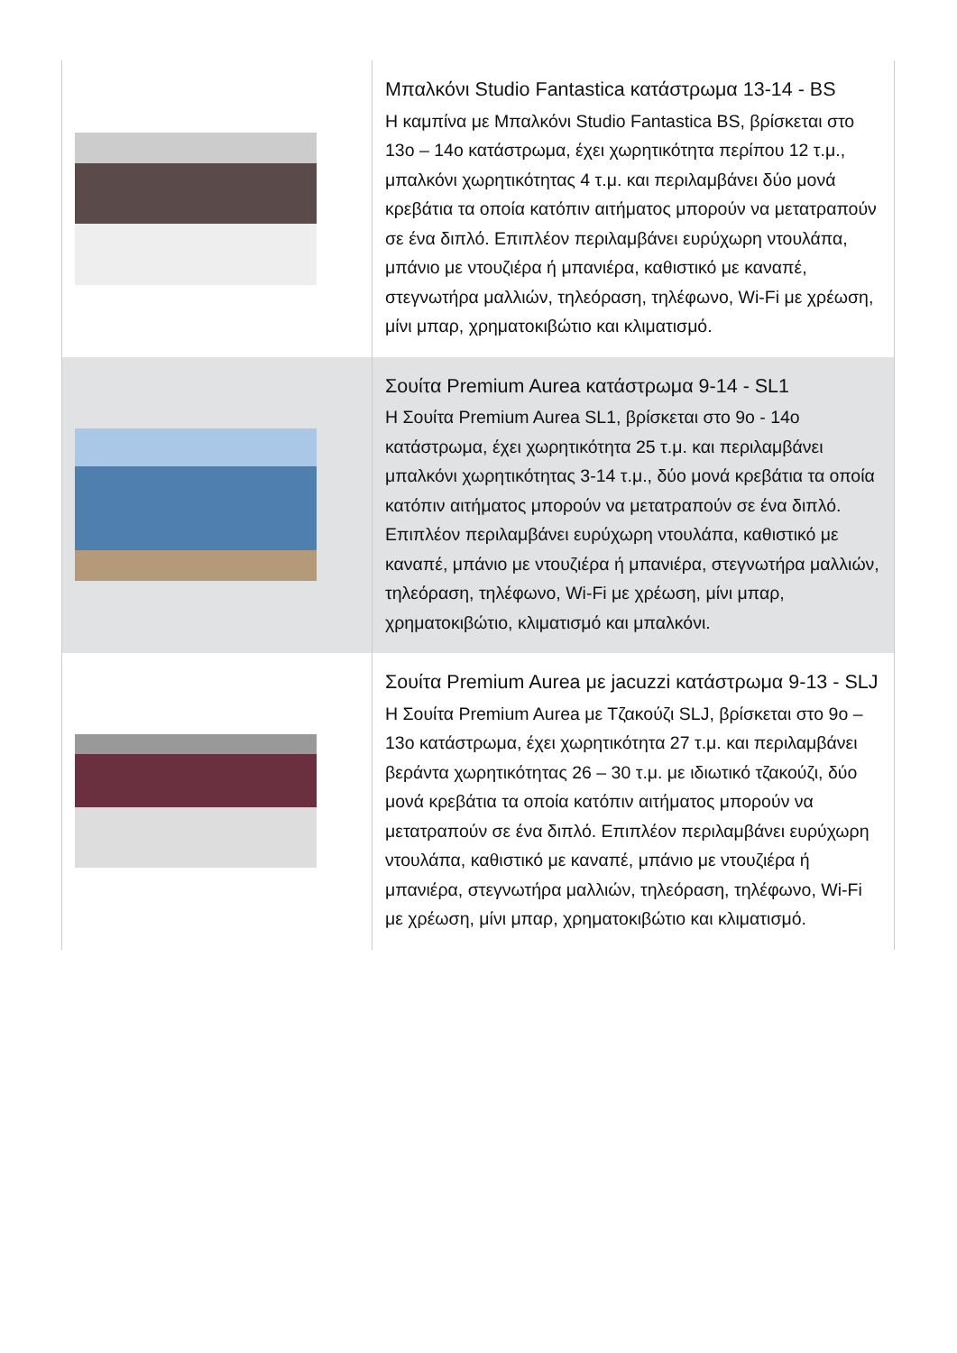| | Μπαλκόνι Studio Fantastica κατάστρωμα 13-14 - BS Η καμπίνα με Μπαλκόνι Studio Fantastica BS, βρίσκεται στο 13ο – 14ο κατάστρωμα, έχει χωρητικότητα περίπου 12 τ.μ., μπαλκόνι χωρητικότητας 4 τ.μ. και περιλαμβάνει δύο μονά κρεβάτια τα οποία κατόπιν αιτήματος μπορούν να μετατραπούν σε ένα διπλό. Επιπλέον περιλαμβάνει ευρύχωρη ντουλάπα, μπάνιο με ντουζιέρα ή μπανιέρα, καθιστικό με καναπέ, στεγνωτήρα μαλλιών, τηλεόραση, τηλέφωνο, Wi-Fi με χρέωση, μίνι μπαρ, χρηματοκιβώτιο και κλιματισμό. |
| | Σουίτα Premium Aurea κατάστρωμα 9-14 - SL1 Η Σουίτα Premium Aurea SL1, βρίσκεται στο 9ο - 14ο κατάστρωμα, έχει χωρητικότητα 25 τ.μ. και περιλαμβάνει μπαλκόνι χωρητικότητας 3-14 τ.μ., δύο μονά κρεβάτια τα οποία κατόπιν αιτήματος μπορούν να μετατραπούν σε ένα διπλό. Επιπλέον περιλαμβάνει ευρύχωρη ντουλάπα, καθιστικό με καναπέ, μπάνιο με ντουζιέρα ή μπανιέρα, στεγνωτήρα μαλλιών, τηλεόραση, τηλέφωνο, Wi-Fi με χρέωση, μίνι μπαρ, χρηματοκιβώτιο, κλιματισμό και μπαλκόνι. |
| | Σουίτα Premium Aurea με jacuzzi κατάστρωμα 9-13 - SLJ Η Σουίτα Premium Aurea με Τζακούζι SLJ, βρίσκεται στο 9ο – 13ο κατάστρωμα, έχει χωρητικότητα 27 τ.μ. και περιλαμβάνει βεράντα χωρητικότητας 26 – 30 τ.μ. με ιδιωτικό τζακούζι, δύο μονά κρεβάτια τα οποία κατόπιν αιτήματος μπορούν να μετατραπούν σε ένα διπλό. Επιπλέον περιλαμβάνει ευρύχωρη ντουλάπα, καθιστικό με καναπέ, μπάνιο με ντουζιέρα ή μπανιέρα, στεγνωτήρα μαλλιών, τηλεόραση, τηλέφωνο, Wi-Fi με χρέωση, μίνι μπαρ, χρηματοκιβώτιο και κλιματισμό. |